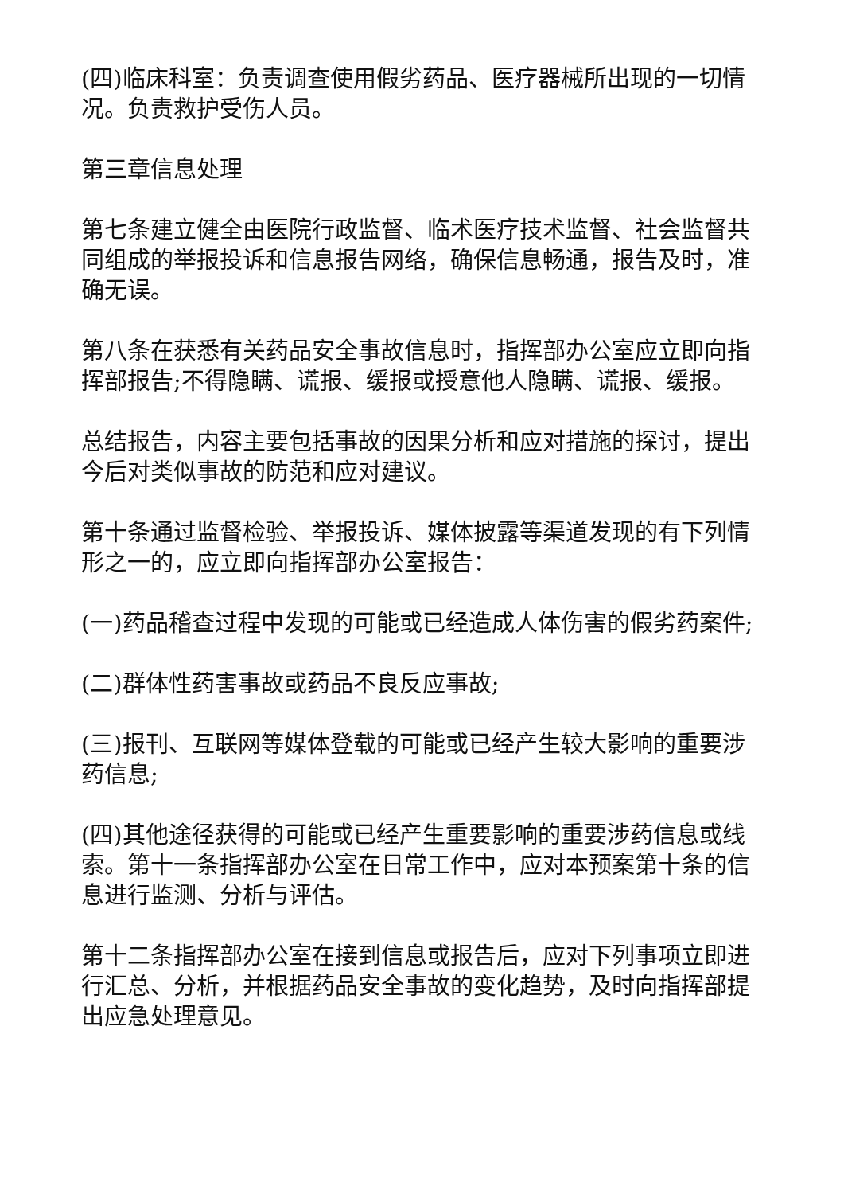(四)临床科室：负责调查使用假劣药品、医疗器械所出现的一切情况。负责救护受伤人员。
第三章信息处理
第七条建立健全由医院行政监督、临术医疗技术监督、社会监督共同组成的举报投诉和信息报告网络，确保信息畅通，报告及时，准确无误。
第八条在获悉有关药品安全事故信息时，指挥部办公室应立即向指挥部报告;不得隐瞒、谎报、缓报或授意他人隐瞒、谎报、缓报。
总结报告，内容主要包括事故的因果分析和应对措施的探讨，提出今后对类似事故的防范和应对建议。
第十条通过监督检验、举报投诉、媒体披露等渠道发现的有下列情形之一的，应立即向指挥部办公室报告：
(一)药品稽查过程中发现的可能或已经造成人体伤害的假劣药案件;
(二)群体性药害事故或药品不良反应事故;
(三)报刊、互联网等媒体登载的可能或已经产生较大影响的重要涉药信息;
(四)其他途径获得的可能或已经产生重要影响的重要涉药信息或线索。第十一条指挥部办公室在日常工作中，应对本预案第十条的信息进行监测、分析与评估。
第十二条指挥部办公室在接到信息或报告后，应对下列事项立即进行汇总、分析，并根据药品安全事故的变化趋势，及时向指挥部提出应急处理意见。